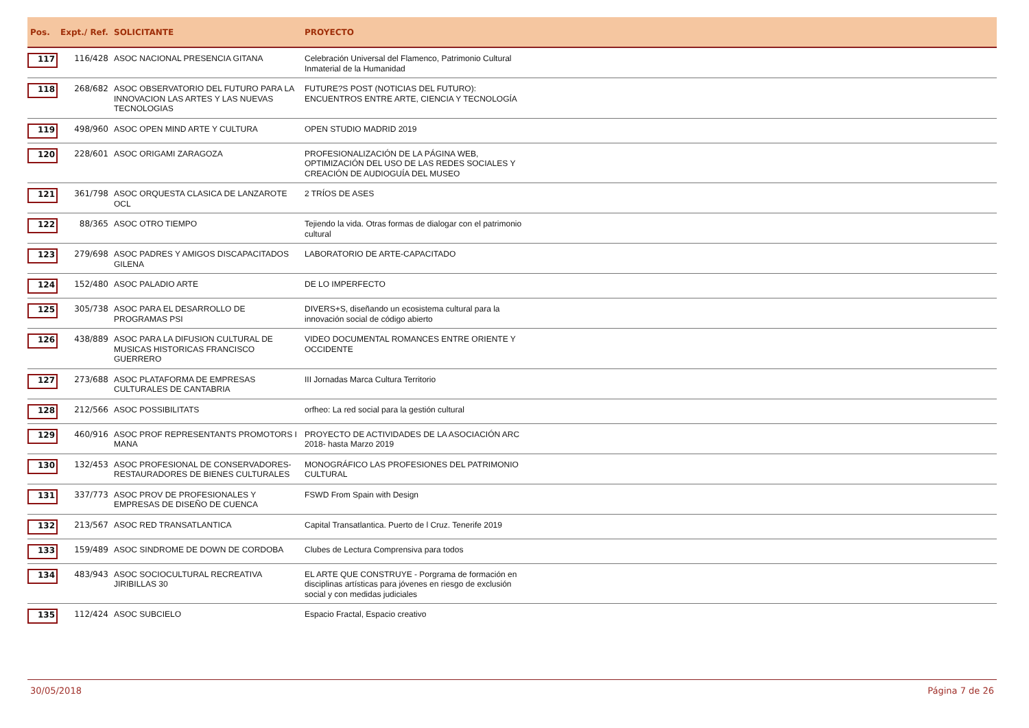| Pos. | Expt./ Ref. | SOLICITANTE | PROYECTO | |
| --- | --- | --- | --- | --- |
| 117 | 116/428 | ASOC NACIONAL PRESENCIA GITANA | Celebración Universal del Flamenco, Patrimonio Cultural Inmaterial de la Humanidad | |
| 118 | 268/682 | ASOC OBSERVATORIO DEL FUTURO PARA LA INNOVACION LAS ARTES Y LAS NUEVAS TECNOLOGIAS | FUTURE?S POST (NOTICIAS DEL FUTURO): ENCUENTROS ENTRE ARTE, CIENCIA Y TECNOLOGÍA | |
| 119 | 498/960 | ASOC OPEN MIND ARTE Y CULTURA | OPEN STUDIO MADRID 2019 | |
| 120 | 228/601 | ASOC ORIGAMI ZARAGOZA | PROFESIONALIZACIÓN DE LA PÁGINA WEB, OPTIMIZACIÓN DEL USO DE LAS REDES SOCIALES Y CREACIÓN DE AUDIOGUÍA DEL MUSEO | |
| 121 | 361/798 | ASOC ORQUESTA CLASICA DE LANZAROTE OCL | 2 TRÍOS DE ASES | |
| 122 | 88/365 | ASOC OTRO TIEMPO | Tejiendo la vida. Otras formas de dialogar con el patrimonio cultural | |
| 123 | 279/698 | ASOC PADRES Y AMIGOS DISCAPACITADOS GILENA | LABORATORIO DE ARTE-CAPACITADO | |
| 124 | 152/480 | ASOC PALADIO ARTE | DE LO IMPERFECTO | |
| 125 | 305/738 | ASOC PARA EL DESARROLLO DE PROGRAMAS PSI | DIVERS+S, diseñando un ecosistema cultural para la innovación social de código abierto | |
| 126 | 438/889 | ASOC PARA LA DIFUSION CULTURAL DE MUSICAS HISTORICAS FRANCISCO GUERRERO | VIDEO DOCUMENTAL ROMANCES ENTRE ORIENTE Y OCCIDENTE | |
| 127 | 273/688 | ASOC PLATAFORMA DE EMPRESAS CULTURALES DE CANTABRIA | III Jornadas Marca Cultura Territorio | |
| 128 | 212/566 | ASOC POSSIBILITATS | orfheo: La red social para la gestión cultural | |
| 129 | 460/916 | ASOC PROF REPRESENTANTS PROMOTORS I MANA | PROYECTO DE ACTIVIDADES DE LA ASOCIACIÓN ARC 2018- hasta Marzo 2019 | |
| 130 | 132/453 | ASOC PROFESIONAL DE CONSERVADORES-RESTAURADORES DE BIENES CULTURALES | MONOGRÁFICO LAS PROFESIONES DEL PATRIMONIO CULTURAL | |
| 131 | 337/773 | ASOC PROV DE PROFESIONALES Y EMPRESAS DE DISEÑO DE CUENCA | FSWD From Spain with Design | |
| 132 | 213/567 | ASOC RED TRANSATLANTICA | Capital Transatlantica. Puerto de l Cruz. Tenerife 2019 | |
| 133 | 159/489 | ASOC SINDROME DE DOWN DE CORDOBA | Clubes de Lectura Comprensiva para todos | |
| 134 | 483/943 | ASOC SOCIOCULTURAL RECREATIVA JIRIBILLAS 30 | EL ARTE QUE CONSTRUYE - Porgrama de formación en disciplinas artísticas para jóvenes en riesgo de exclusión social y con medidas judiciales | |
| 135 | 112/424 | ASOC SUBCIELO | Espacio Fractal, Espacio creativo | |
30/05/2018 Página 7 de 26